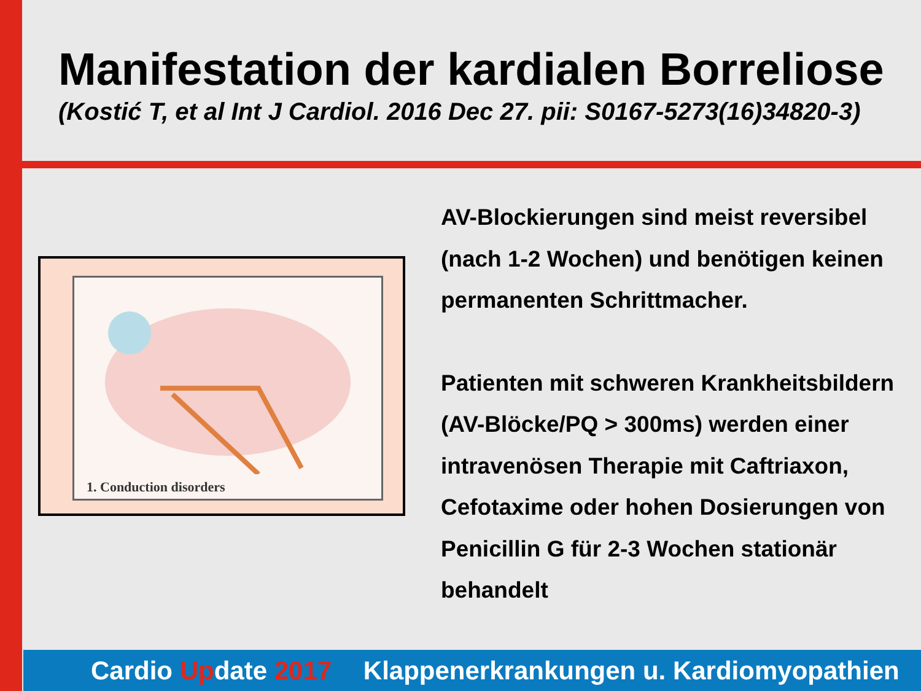Manifestation der kardialen Borreliose
(Kostić T, et al Int J Cardiol. 2016 Dec 27. pii: S0167-5273(16)34820-3)
1. Conduction disorders
AV-Blockierungen sind meist reversibel (nach 1-2 Wochen) und benötigen keinen permanenten Schrittmacher.
Patienten mit schweren Krankheitsbildern (AV-Blöcke/PQ > 300ms) werden einer intravenösen Therapie mit Caftriaxon, Cefotaxime oder hohen Dosierungen von Penicillin G für 2-3 Wochen stationär behandelt
Cardio Update 2017 Klappenerkrankungen u. Kardiomyopathien